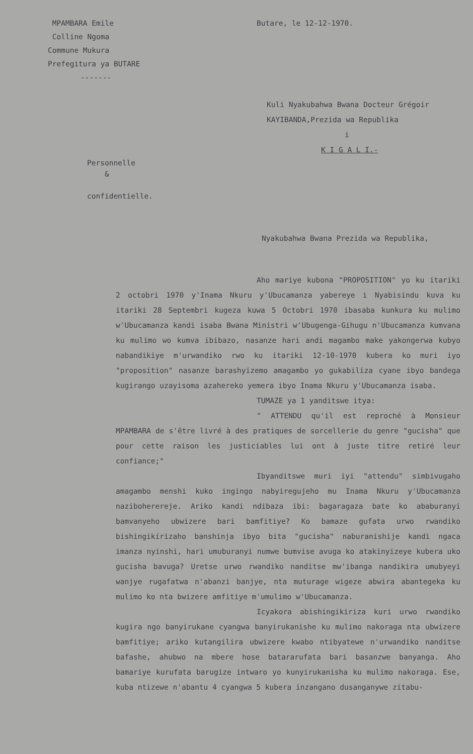MPAMBARA Emile
Colline Ngoma
Commune Mukura
Prefegitura ya BUTARE
-------
Butare, le 12-12-1970.
Kuli Nyakubahwa Bwana Docteur Grégoir
KAYIBANDA,Prezida wa Republika
i
K I G A L I.-
Personnelle
&
confidentielle.
Nyakubahwa Bwana Prezida wa Republika,
Aho mariye kubona "PROPOSITION" yo ku itariki 2 octobri 1970 y'Inama Nkuru y'Ubucamanza yabereye i Nyabisindu kuva ku itariki 28 Septembri kugeza kuwa 5 Octobri 1970 ibasaba kunkura ku mulimo w'Ubucamanza kandi isaba Bwana Ministri w'Ubugenga-Gihugu n'Ubucamanza kumvana ku mulimo wo kumva ibibazo, nasanze hari andi magambo make yakongerwa kubyo nabandikiye m'urwandiko rwo ku itariki 12-10-1970 kubera ko muri iyo "proposition" nasanze barashyizemo amagambo yo gukabiliza cyane ibyo bandega kugirango uzayisoma azahereko yemera ibyo Inama Nkuru y'Ubucamanza isaba.
TUMAZE ya 1 yanditswe itya:
" ATTENDU qu'il est reproché à Monsieur MPAMBARA de s'être livré à des pratiques de sorcellerie du genre "gucisha" que pour cette raison les justiciables lui ont à juste titre retiré leur confiance;"
Ibyanditswe muri iyi "attendu" simbivugaho amagambo menshi kuko ingingo nabyiregujeho mu Inama Nkuru y'Ubucamanza naziboherereje. Ariko kandi ndibaza ibi: bagaragaza bate ko ababuranyi bamvanyeho ubwizere bari bamfitiye? Ko bamaze gufata urwo rwandiko bishingikírizaho banshinja ibyo bita "gucisha" naburanishije kandi ngaca imanza nyinshi, hari umuburanyi numwe bumvise avuga ko atakinyizeye kubera uko gucisha bavuga? Uretse urwo rwandiko nanditse mw'ibanga nandikira umubyeyi wanjye rugafatwa n'abanzi banjye, nta muturage wigeze abwira abantegeka ku mulimo ko nta bwizere amfitiye m'umulimo w'Ubucamanza.
Icyakora abishingikiriza kuri urwo rwandiko kugira ngo banyirukane cyangwa banyirukanishe ku mulimo nakoraga nta ubwizere bamfitiye; ariko kutangilira ubwizere kwabo ntibyatewe n'urwandiko nanditse bafashe, ahubwo na mbere hose batararufata bari basanzwe banyanga. Aho bamariye kurufata barugize intwaro yo kunyirukanisha ku mulimo nakoraga. Ese, kuba ntizewe n'abantu 4 cyangwa 5 kubera inzangano dusanganywe zitabu-